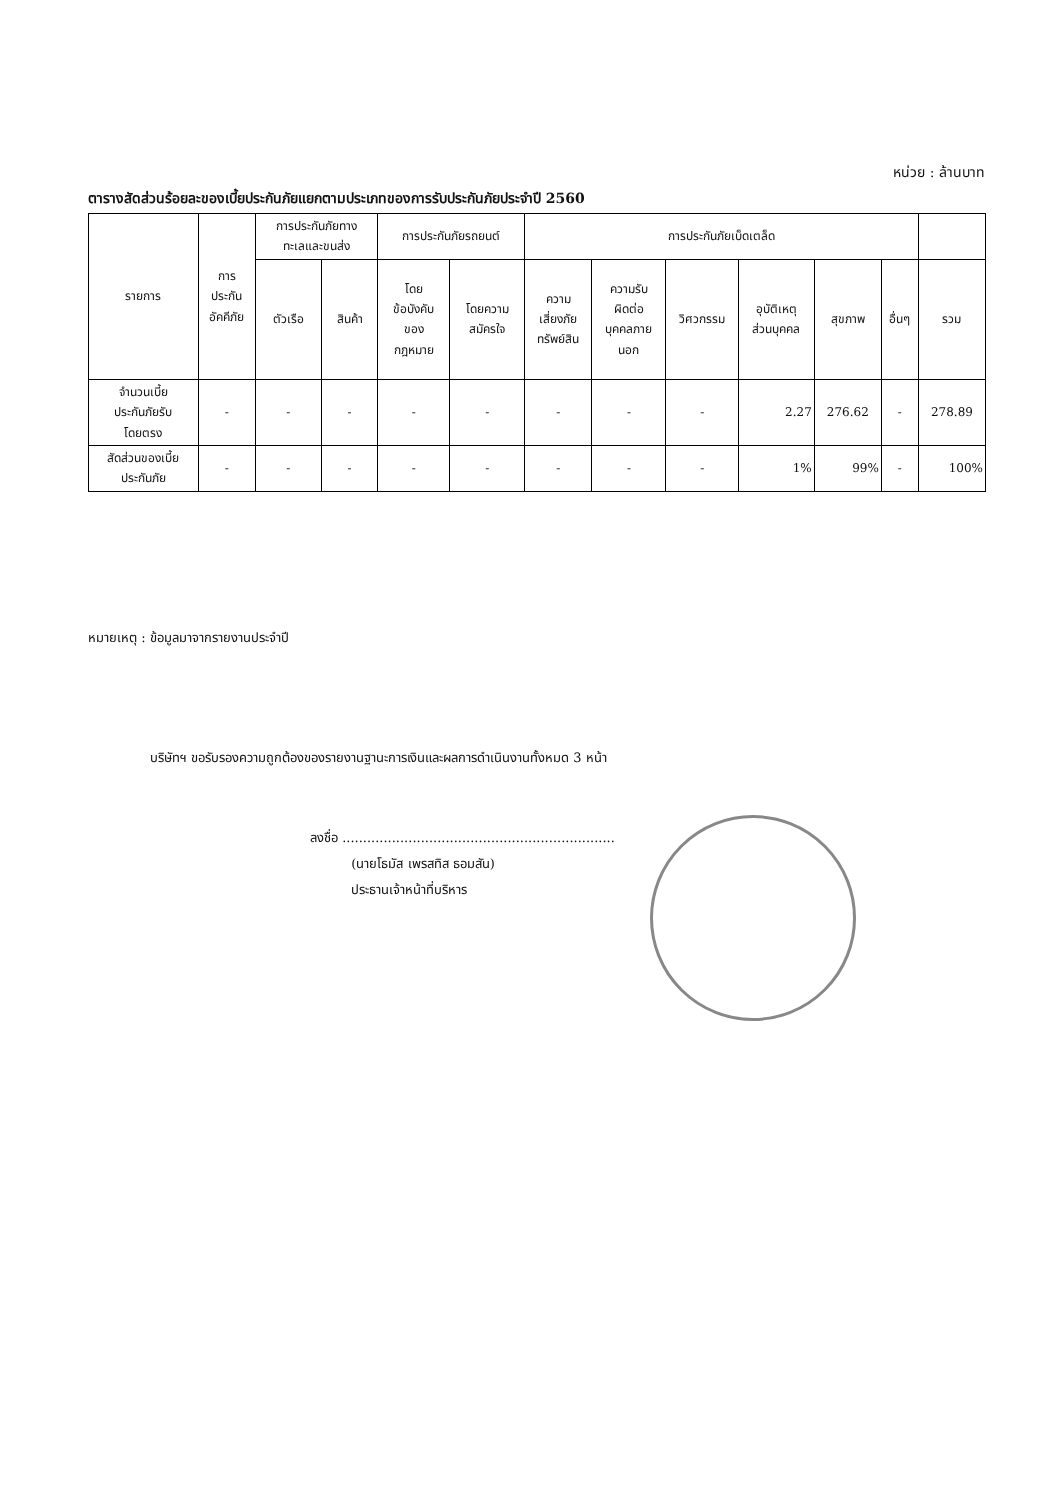หน่วย : ล้านบาท
ตารางสัดส่วนร้อยละของเบี้ยประกันภัยแยกตามประเภทของการรับประกันภัยประจำปี 2560
| รายการ | การ ประกัน อัคคีภัย | การประกันภัยทาง ทะเลและขนส่ง | | การประกันภัยรถยนต์ | | การประกันภัยเบ็ดเตล็ด | | | | | | |
| --- | --- | --- | --- | --- | --- | --- | --- | --- | --- | --- | --- | --- |
| | | ตัวเรือ | สินค้า | โดย ข้อบังคับ ของ กฎหมาย | โดยความ สมัครใจ | ความ เสี่ยงภัย ทรัพย์สิน | ความรับ ผิดต่อ บุคคลภาย นอก | วิศวกรรม | อุบัติเหตุ ส่วนบุคคล | สุขภาพ | อื่นๆ | รวม |
| จำนวนเบี้ย ประกันภัยรับ โดยตรง | - | - | - | - | - | - | - | - | 2.27 | 276.62 | - | 278.89 |
| สัดส่วนของเบี้ย ประกันภัย | - | - | - | - | - | - | - | - | 1% | 99% | - | 100% |
หมายเหตุ : ข้อมูลมาจากรายงานประจำปี
บริษัทฯ ขอรับรองความถูกต้องของรายงานฐานะการเงินและผลการดำเนินงานทั้งหมด 3 หน้า
ลงชื่อ ..................................................................
(นายโธมัส เพรสทิส ธอมสัน)
ประธานเจ้าหน้าที่บริหาร